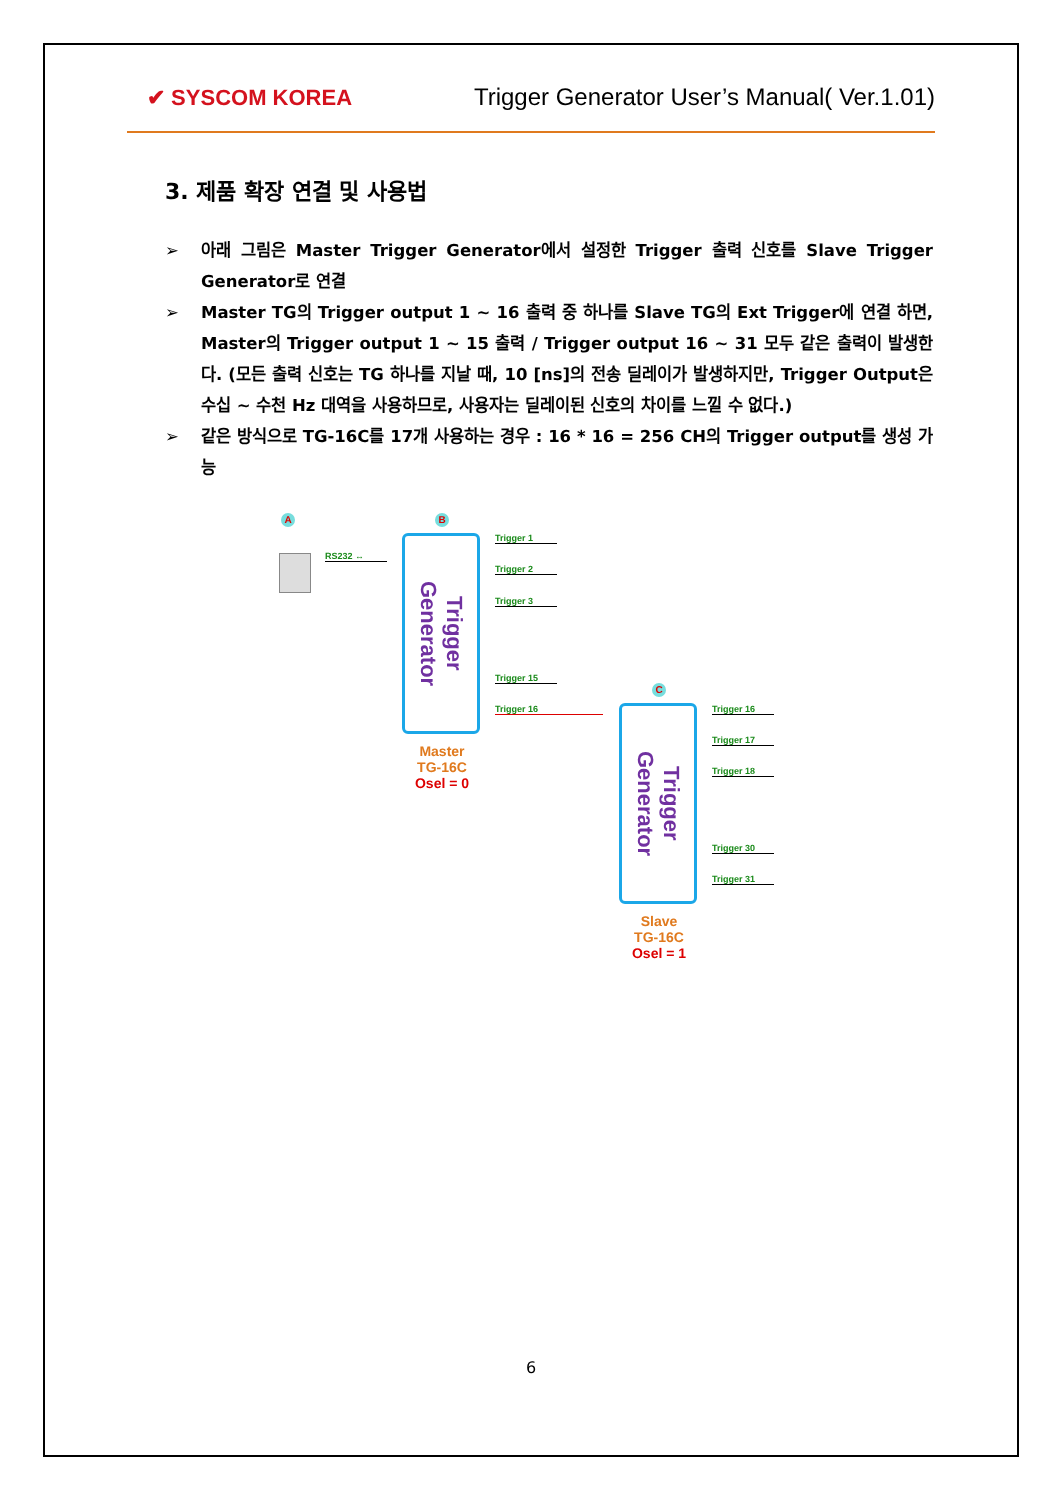✔ SYSCOM KOREA Trigger Generator User’s Manual( Ver.1.01)
3. 제품 확장 연결 및 사용법
➢ 아래 그림은 Master Trigger Generator에서 설정한 Trigger 출력 신호를 Slave Trigger Generator로 연결
➢ Master TG의 Trigger output 1 ~ 16 출력 중 하나를 Slave TG의 Ext Trigger에 연결 하면, Master의 Trigger output 1 ~ 15 출력 / Trigger output 16 ~ 31 모두 같은 출력이 발생한다. (모든 출력 신호는 TG 하나를 지날 때, 10 [ns]의 전송 딜레이가 발생하지만, Trigger Output은 수십 ~ 수천 Hz 대역을 사용하므로, 사용자는 딜레이된 신호의 차이를 느낄 수 없다.)
➢ 같은 방식으로 TG-16C를 17개 사용하는 경우 : 16 * 16 = 256 CH의 Trigger output를 생성 가능
A B
C
RS232 ↔
Trigger
Generator
Trigger 1
Trigger 2
Trigger 3
Trigger 15
Trigger 16
Master
TG-16C
Osel = 0
Trigger
Generator
Trigger 16
Trigger 17
Trigger 18
Trigger 30
Trigger 31
Slave
TG-16C
Osel = 1
6